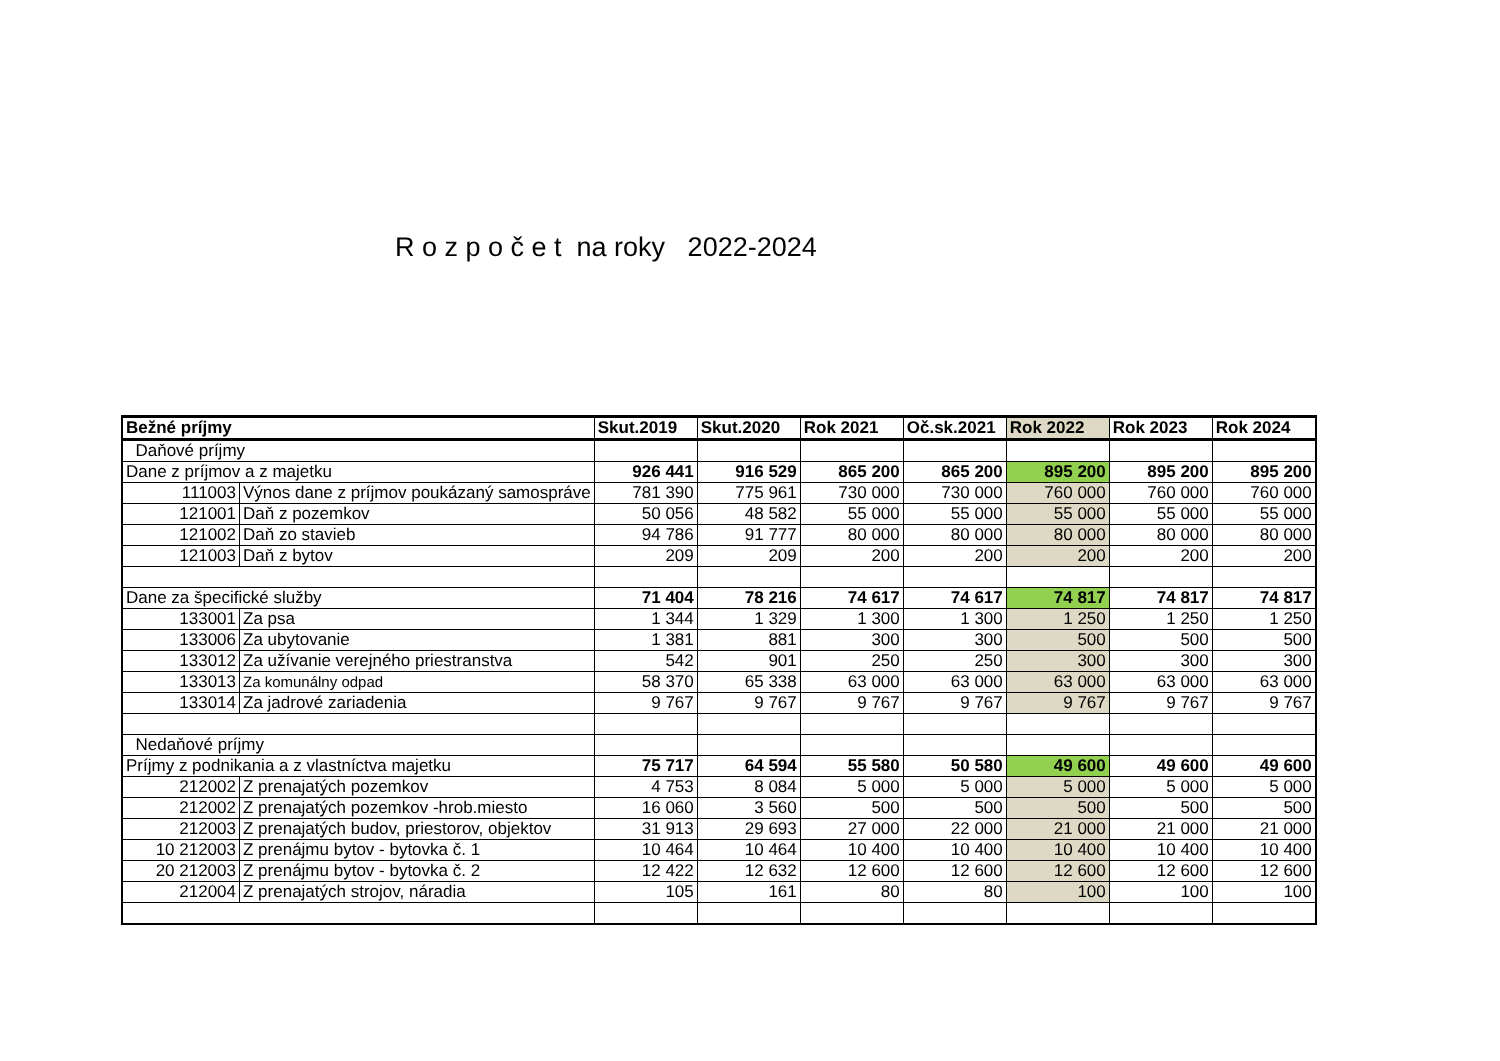R o z p o č e t na roky 2022-2024
| Bežné príjmy | | Skut.2019 | Skut.2020 | Rok 2021 | Oč.sk.2021 | Rok 2022 | Rok 2023 | Rok 2024 |
| --- | --- | --- | --- | --- | --- | --- | --- | --- |
| Daňové príjmy | | | | | | | | |
| Dane z príjmov a z majetku | | 926 441 | 916 529 | 865 200 | 865 200 | 895 200 | 895 200 | 895 200 |
| 111003 | Výnos dane z príjmov poukázaný samospráve | 781 390 | 775 961 | 730 000 | 730 000 | 760 000 | 760 000 | 760 000 |
| 121001 | Daň z pozemkov | 50 056 | 48 582 | 55 000 | 55 000 | 55 000 | 55 000 | 55 000 |
| 121002 | Daň zo stavieb | 94 786 | 91 777 | 80 000 | 80 000 | 80 000 | 80 000 | 80 000 |
| 121003 | Daň z bytov | 209 | 209 | 200 | 200 | 200 | 200 | 200 |
| Dane za špecifické služby | | 71 404 | 78 216 | 74 617 | 74 617 | 74 817 | 74 817 | 74 817 |
| 133001 | Za psa | 1 344 | 1 329 | 1 300 | 1 300 | 1 250 | 1 250 | 1 250 |
| 133006 | Za ubytovanie | 1 381 | 881 | 300 | 300 | 500 | 500 | 500 |
| 133012 | Za užívanie verejného priestranstva | 542 | 901 | 250 | 250 | 300 | 300 | 300 |
| 133013 | Za komunálny odpad | 58 370 | 65 338 | 63 000 | 63 000 | 63 000 | 63 000 | 63 000 |
| 133014 | Za jadrové zariadenia | 9 767 | 9 767 | 9 767 | 9 767 | 9 767 | 9 767 | 9 767 |
| Nedaňové príjmy | | | | | | | | |
| Príjmy z podnikania a z vlastníctva majetku | | 75 717 | 64 594 | 55 580 | 50 580 | 49 600 | 49 600 | 49 600 |
| 212002 | Z prenajatých pozemkov | 4 753 | 8 084 | 5 000 | 5 000 | 5 000 | 5 000 | 5 000 |
| 212002 | Z prenajatých pozemkov -hrob.miesto | 16 060 | 3 560 | 500 | 500 | 500 | 500 | 500 |
| 212003 | Z prenajatých budov, priestorov, objektov | 31 913 | 29 693 | 27 000 | 22 000 | 21 000 | 21 000 | 21 000 |
| 10 212003 | Z prenájmu bytov - bytovka č. 1 | 10 464 | 10 464 | 10 400 | 10 400 | 10 400 | 10 400 | 10 400 |
| 20 212003 | Z prenájmu bytov - bytovka č. 2 | 12 422 | 12 632 | 12 600 | 12 600 | 12 600 | 12 600 | 12 600 |
| 212004 | Z prenajatých strojov, náradia | 105 | 161 | 80 | 80 | 100 | 100 | 100 |